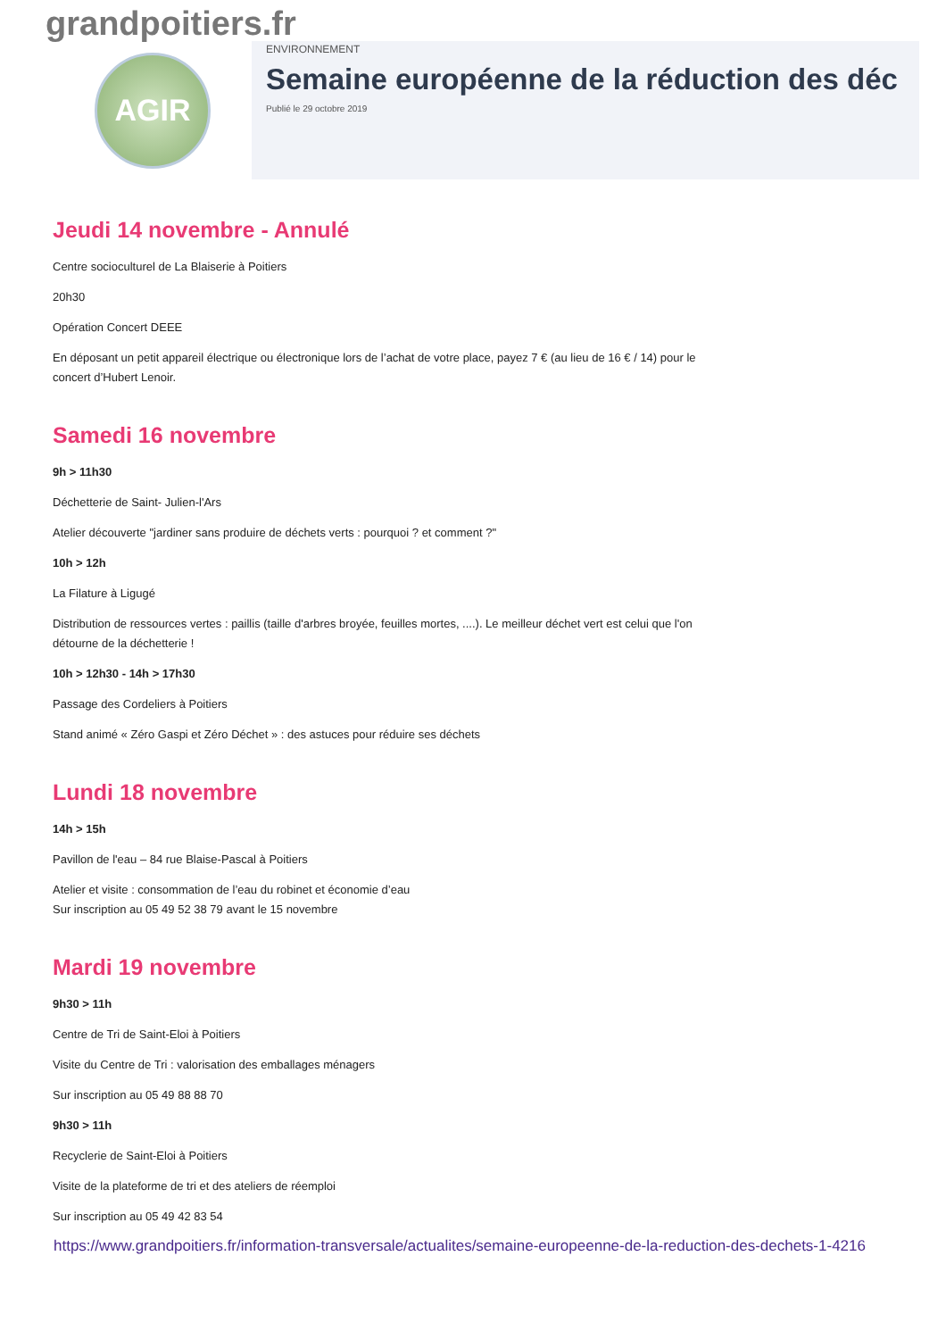grandpoitiers.fr
AGIR
ENVIRONNEMENT
Semaine européenne de la réduction des déc
Publié le 29 octobre 2019
Jeudi 14 novembre - Annulé
Centre socioculturel de La Blaiserie à Poitiers
20h30
Opération Concert DEEE
En déposant un petit appareil électrique ou électronique lors de l’achat de votre place, payez 7 € (au lieu de 16 € / 14) pour le concert d’Hubert Lenoir.
Samedi 16 novembre
9h > 11h30
Déchetterie de Saint- Julien-l'Ars
Atelier découverte "jardiner sans produire de déchets verts : pourquoi ? et comment ?"
10h > 12h
La Filature à Ligugé
Distribution de ressources vertes : paillis (taille d'arbres broyée, feuilles mortes, ....). Le meilleur déchet vert est celui que l'on détourne de la déchetterie !
10h > 12h30 - 14h > 17h30
Passage des Cordeliers à Poitiers
Stand animé « Zéro Gaspi et Zéro Déchet » : des astuces pour réduire ses déchets
Lundi 18 novembre
14h > 15h
Pavillon de l'eau – 84 rue Blaise-Pascal à Poitiers
Atelier et visite : consommation de l’eau du robinet et économie d’eau
Sur inscription au 05 49 52 38 79 avant le 15 novembre
Mardi 19 novembre
9h30 > 11h
Centre de Tri de Saint-Eloi à Poitiers
Visite du Centre de Tri : valorisation des emballages ménagers
Sur inscription au 05 49 88 88 70
9h30 > 11h
Recyclerie de Saint-Eloi à Poitiers
Visite de la plateforme de tri et des ateliers de réemploi
Sur inscription au 05 49 42 83 54
https://www.grandpoitiers.fr/information-transversale/actualites/semaine-europeenne-de-la-reduction-des-dechets-1-4216